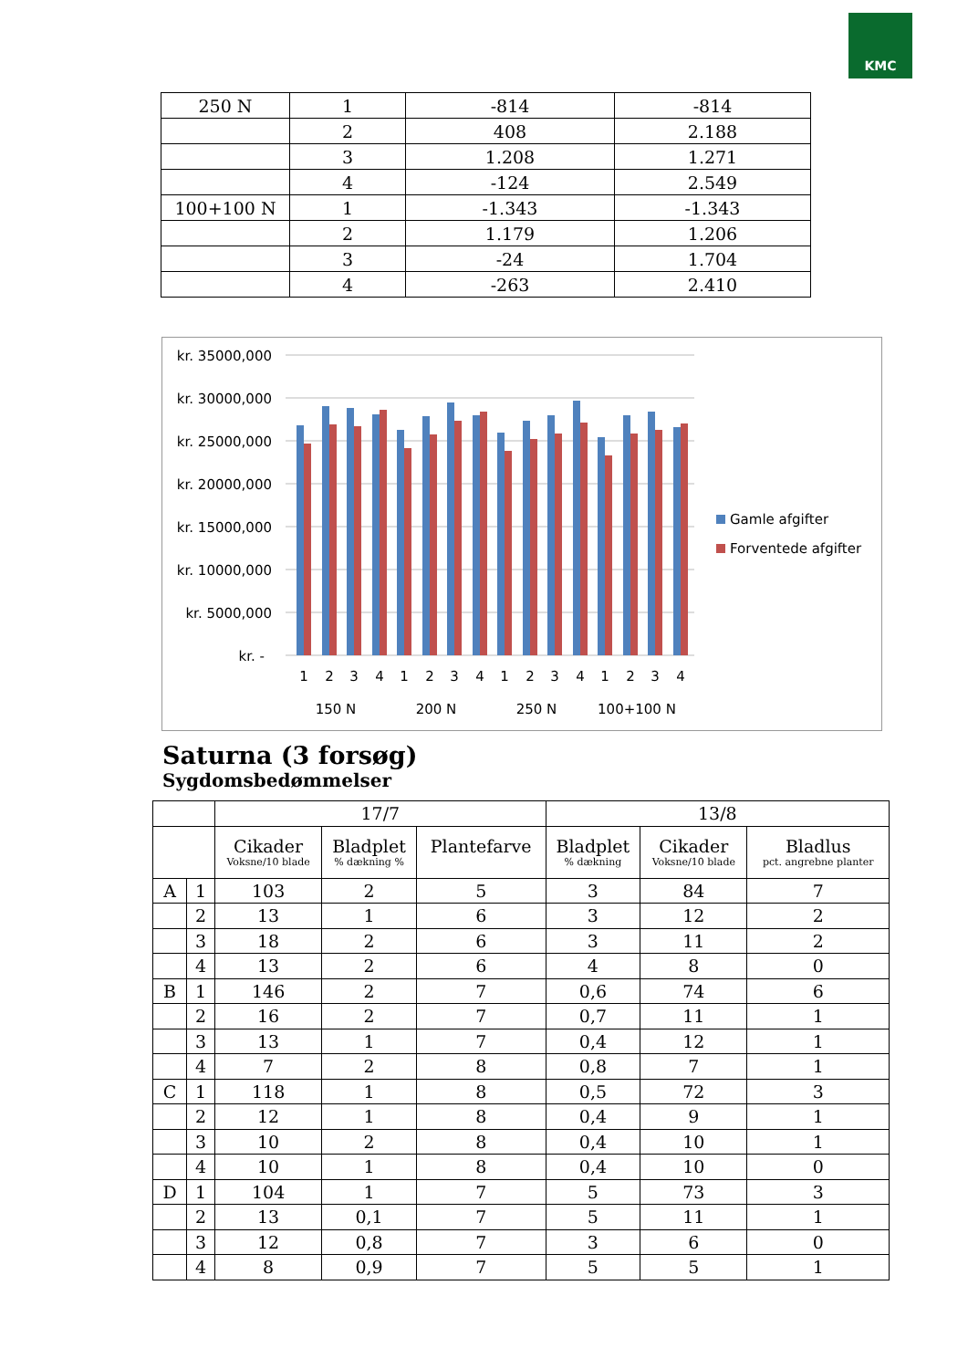KMC
| 250 N | 1 | -814 | -814 |
| | 2 | 408 | 2.188 |
| | 3 | 1.208 | 1.271 |
| | 4 | -124 | 2.549 |
| 100+100 N | 1 | -1.343 | -1.343 |
| | 2 | 1.179 | 1.206 |
| | 3 | -24 | 1.704 |
| | 4 | -263 | 2.410 |
kr. 35000,000
kr. 30000,000
kr. 25000,000
kr. 20000,000
kr. 15000,000
kr. 10000,000
kr. 5000,000
kr. -
1
2
3
4
1
2
3
4
1
2
3
4
1
2
3
4
150 N
200 N
250 N
100+100 N
Gamle afgifter
Forventede afgifter
Saturna (3 forsøg)
Sygdomsbedømmelser
| | | 17/7 | | | 13/8 | | |
| | | Cikader Voksne/10 blade | Bladplet % dækning % | Plantefarve | Bladplet % dækning | Cikader Voksne/10 blade | Bladlus pct. angrebne planter |
| A | 1 | 103 | 2 | 5 | 3 | 84 | 7 |
| | 2 | 13 | 1 | 6 | 3 | 12 | 2 |
| | 3 | 18 | 2 | 6 | 3 | 11 | 2 |
| | 4 | 13 | 2 | 6 | 4 | 8 | 0 |
| B | 1 | 146 | 2 | 7 | 0,6 | 74 | 6 |
| | 2 | 16 | 2 | 7 | 0,7 | 11 | 1 |
| | 3 | 13 | 1 | 7 | 0,4 | 12 | 1 |
| | 4 | 7 | 2 | 8 | 0,8 | 7 | 1 |
| C | 1 | 118 | 1 | 8 | 0,5 | 72 | 3 |
| | 2 | 12 | 1 | 8 | 0,4 | 9 | 1 |
| | 3 | 10 | 2 | 8 | 0,4 | 10 | 1 |
| | 4 | 10 | 1 | 8 | 0,4 | 10 | 0 |
| D | 1 | 104 | 1 | 7 | 5 | 73 | 3 |
| | 2 | 13 | 0,1 | 7 | 5 | 11 | 1 |
| | 3 | 12 | 0,8 | 7 | 3 | 6 | 0 |
| | 4 | 8 | 0,9 | 7 | 5 | 5 | 1 |